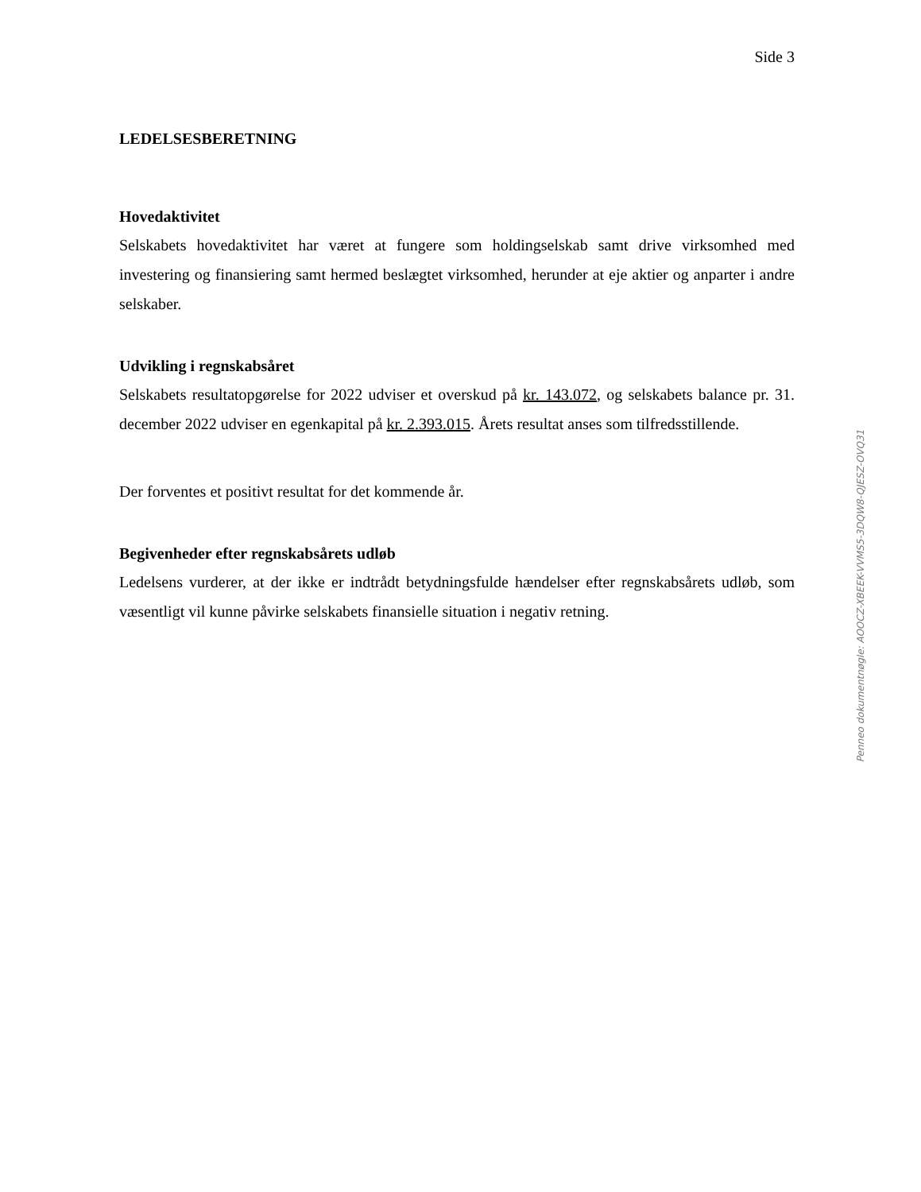Side 3
LEDELSESBERETNING
Hovedaktivitet
Selskabets hovedaktivitet har været at fungere som holdingselskab samt drive virksomhed med investering og finansiering samt hermed beslægtet virksomhed, herunder at eje aktier og anparter i andre selskaber.
Udvikling i regnskabsåret
Selskabets resultatopgørelse for 2022 udviser et overskud på kr. 143.072, og selskabets balance pr. 31. december 2022 udviser en egenkapital på kr. 2.393.015. Årets resultat anses som tilfredsstillende.
Der forventes et positivt resultat for det kommende år.
Begivenheder efter regnskabsårets udløb
Ledelsens vurderer, at der ikke er indtrådt betydningsfulde hændelser efter regnskabsårets udløb, som væsentligt vil kunne påvirke selskabets finansielle situation i negativ retning.
Penneo dokumentnøgle: AOOCZ-XBEEK-VVMS5-3DQW8-QJESZ-OVQ31